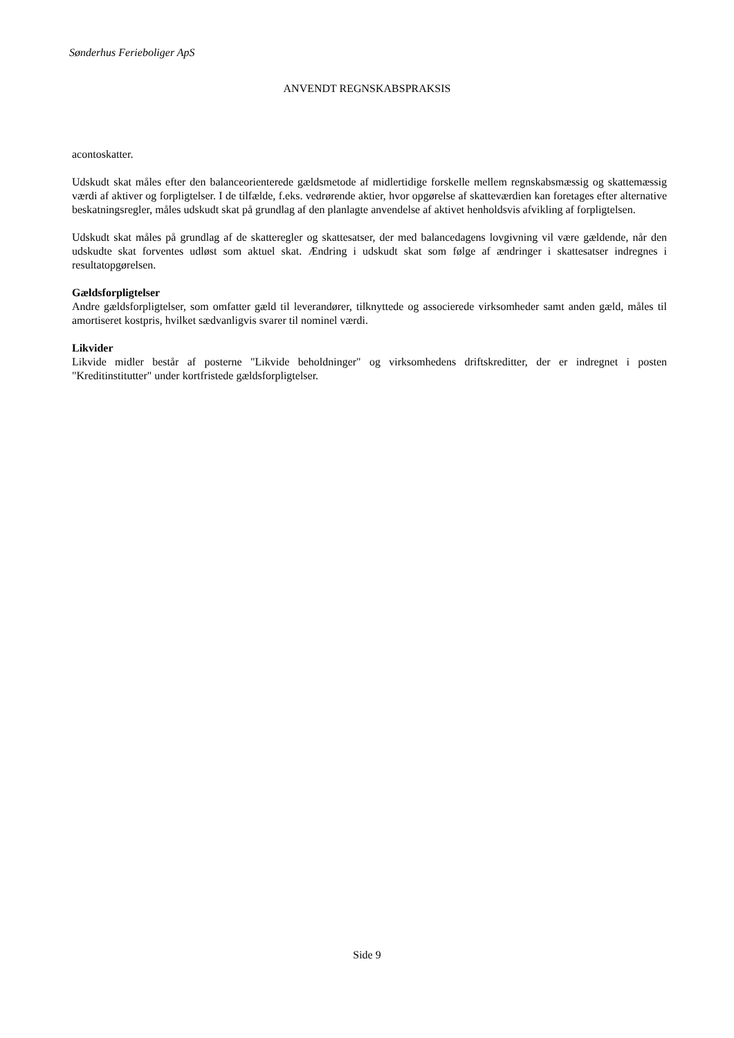Sønderhus Ferieboliger ApS
ANVENDT REGNSKABSPRAKSIS
acontoskatter.
Udskudt skat måles efter den balanceorienterede gældsmetode af midlertidige forskelle mellem regnskabsmæssig og skattemæssig værdi af aktiver og forpligtelser. I de tilfælde, f.eks. vedrørende aktier, hvor opgørelse af skatteværdien kan foretages efter alternative beskatningsregler, måles udskudt skat på grundlag af den planlagte anvendelse af aktivet henholdsvis afvikling af forpligtelsen.
Udskudt skat måles på grundlag af de skatteregler og skattesatser, der med balancedagens lovgivning vil være gældende, når den udskudte skat forventes udløst som aktuel skat. Ændring i udskudt skat som følge af ændringer i skattesatser indregnes i resultatopgørelsen.
Gældsforpligtelser
Andre gældsforpligtelser, som omfatter gæld til leverandører, tilknyttede og associerede virksomheder samt anden gæld, måles til amortiseret kostpris, hvilket sædvanligvis svarer til nominel værdi.
Likvider
Likvide midler består af posterne "Likvide beholdninger" og virksomhedens driftskreditter, der er indregnet i posten "Kreditinstitutter" under kortfristede gældsforpligtelser.
Side 9